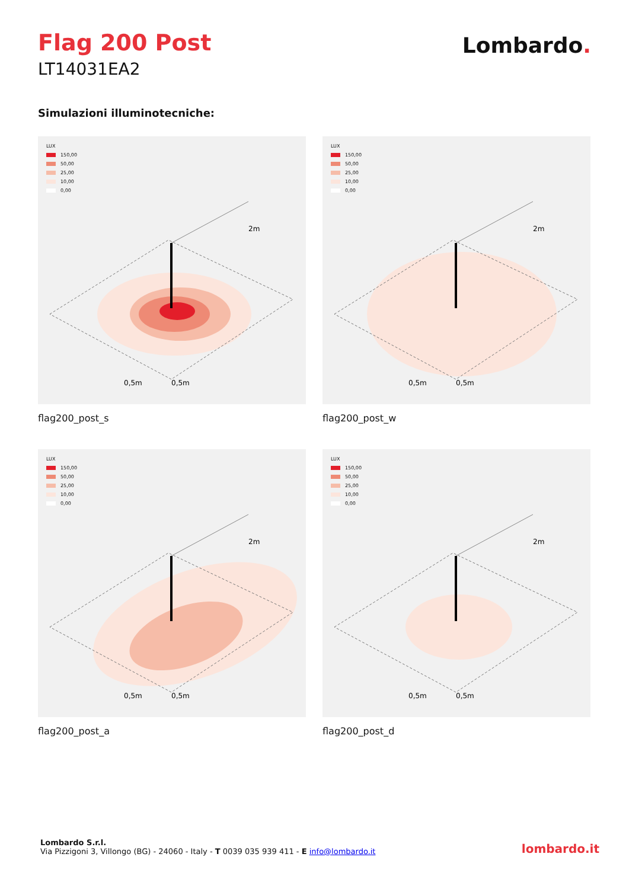Flag 200 Post
LT14031EA2
Lombardo.
Simulazioni illuminotecniche:
LUX
150,00
50,00
25,00
10,00
0,00
2m
0,5m
0,5m
flag200_post_s
LUX
150,00
50,00
25,00
10,00
0,00
2m
0,5m
0,5m
flag200_post_w
LUX
150,00
50,00
25,00
10,00
0,00
2m
0,5m
0,5m
flag200_post_a
LUX
150,00
50,00
25,00
10,00
0,00
2m
0,5m
0,5m
flag200_post_d
Lombardo S.r.l.
Via Pizzigoni 3, Villongo (BG) - 24060 - Italy - T 0039 035 939 411 - E info@lombardo.it
lombardo.it